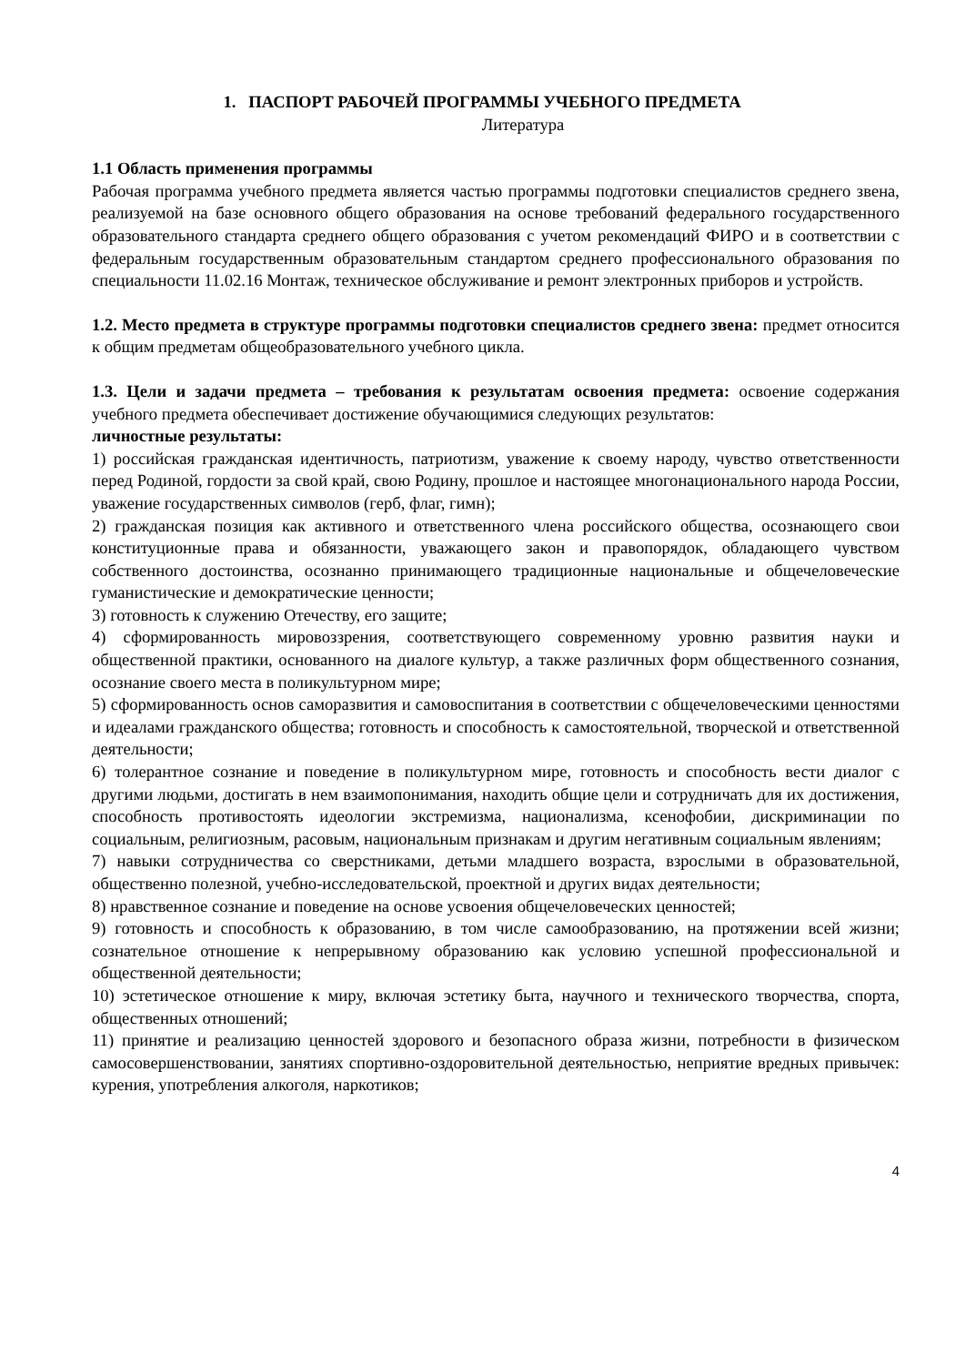1. ПАСПОРТ РАБОЧЕЙ ПРОГРАММЫ УЧЕБНОГО ПРЕДМЕТА
Литература
1.1 Область применения программы
Рабочая программа учебного предмета является частью программы подготовки специалистов среднего звена, реализуемой на базе основного общего образования на основе требований федерального государственного образовательного стандарта среднего общего образования с учетом рекомендаций ФИРО и в соответствии с федеральным государственным образовательным стандартом среднего профессионального образования по специальности 11.02.16 Монтаж, техническое обслуживание и ремонт электронных приборов и устройств.
1.2. Место предмета в структуре программы подготовки специалистов среднего звена: предмет относится к общим предметам общеобразовательного учебного цикла.
1.3. Цели и задачи предмета – требования к результатам освоения предмета: освоение содержания учебного предмета обеспечивает достижение обучающимися следующих результатов:
личностные результаты:
1) российская гражданская идентичность, патриотизм, уважение к своему народу, чувство ответственности перед Родиной, гордости за свой край, свою Родину, прошлое и настоящее многонационального народа России, уважение государственных символов (герб, флаг, гимн);
2) гражданская позиция как активного и ответственного члена российского общества, осознающего свои конституционные права и обязанности, уважающего закон и правопорядок, обладающего чувством собственного достоинства, осознанно принимающего традиционные национальные и общечеловеческие гуманистические и демократические ценности;
3) готовность к служению Отечеству, его защите;
4) сформированность мировоззрения, соответствующего современному уровню развития науки и общественной практики, основанного на диалоге культур, а также различных форм общественного сознания, осознание своего места в поликультурном мире;
5) сформированность основ саморазвития и самовоспитания в соответствии с общечеловеческими ценностями и идеалами гражданского общества; готовность и способность к самостоятельной, творческой и ответственной деятельности;
6) толерантное сознание и поведение в поликультурном мире, готовность и способность вести диалог с другими людьми, достигать в нем взаимопонимания, находить общие цели и сотрудничать для их достижения, способность противостоять идеологии экстремизма, национализма, ксенофобии, дискриминации по социальным, религиозным, расовым, национальным признакам и другим негативным социальным явлениям;
7) навыки сотрудничества со сверстниками, детьми младшего возраста, взрослыми в образовательной, общественно полезной, учебно-исследовательской, проектной и других видах деятельности;
8) нравственное сознание и поведение на основе усвоения общечеловеческих ценностей;
9) готовность и способность к образованию, в том числе самообразованию, на протяжении всей жизни; сознательное отношение к непрерывному образованию как условию успешной профессиональной и общественной деятельности;
10) эстетическое отношение к миру, включая эстетику быта, научного и технического творчества, спорта, общественных отношений;
11) принятие и реализацию ценностей здорового и безопасного образа жизни, потребности в физическом самосовершенствовании, занятиях спортивно-оздоровительной деятельностью, неприятие вредных привычек: курения, употребления алкоголя, наркотиков;
4